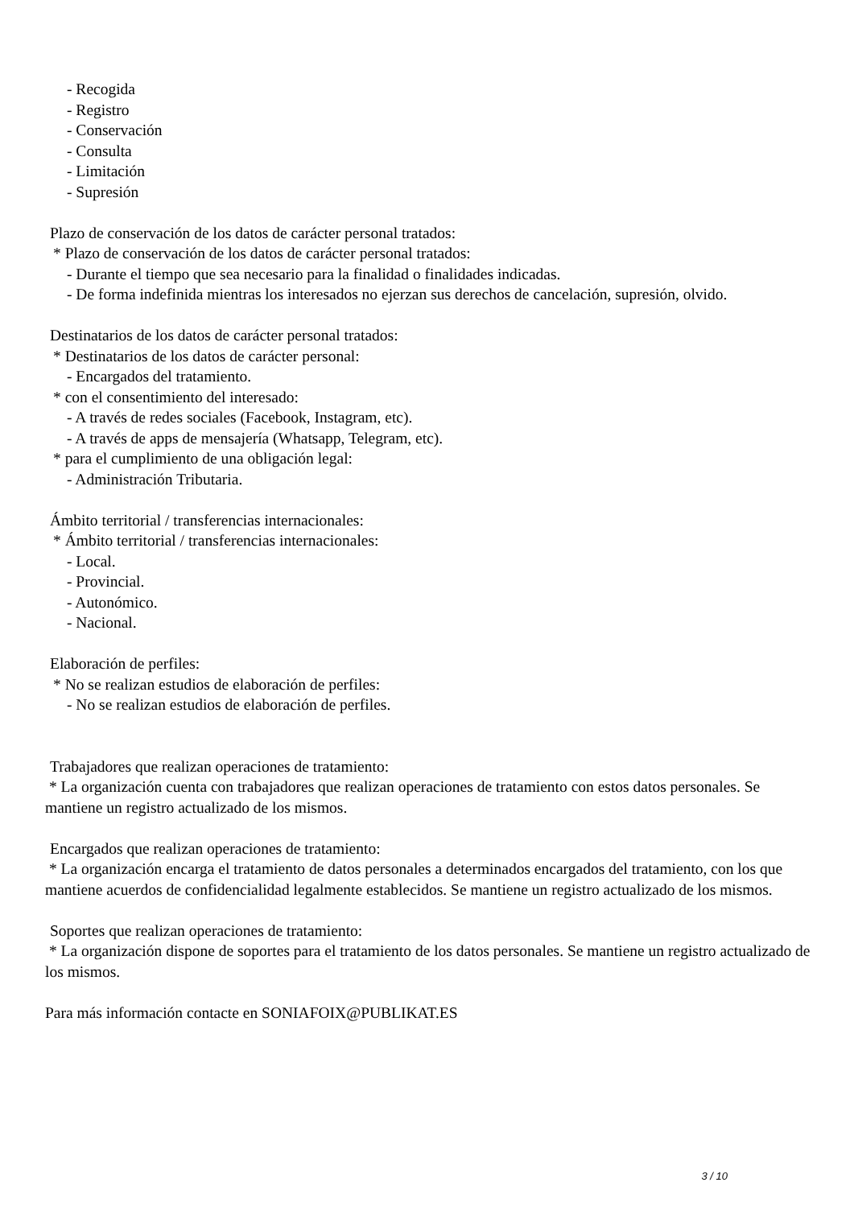- Recogida
- Registro
- Conservación
- Consulta
- Limitación
- Supresión
Plazo de conservación de los datos de carácter personal tratados:
* Plazo de conservación de los datos de carácter personal tratados:
- Durante el tiempo que sea necesario para la finalidad o finalidades indicadas.
- De forma indefinida mientras los interesados no ejerzan sus derechos de cancelación, supresión, olvido.
Destinatarios de los datos de carácter personal tratados:
* Destinatarios de los datos de carácter personal:
- Encargados del tratamiento.
* con el consentimiento del interesado:
- A través de redes sociales (Facebook, Instagram, etc).
- A través de apps de mensajería (Whatsapp, Telegram, etc).
* para el cumplimiento de una obligación legal:
- Administración Tributaria.
Ámbito territorial / transferencias internacionales:
* Ámbito territorial / transferencias internacionales:
- Local.
- Provincial.
- Autonómico.
- Nacional.
Elaboración de perfiles:
* No se realizan estudios de elaboración de perfiles:
- No se realizan estudios de elaboración de perfiles.
Trabajadores que realizan operaciones de tratamiento:
* La organización cuenta con trabajadores que realizan operaciones de tratamiento con estos datos personales. Se mantiene un registro actualizado de los mismos.
Encargados que realizan operaciones de tratamiento:
* La organización encarga el tratamiento de datos personales a determinados encargados del tratamiento, con los que mantiene acuerdos de confidencialidad legalmente establecidos. Se mantiene un registro actualizado de los mismos.
Soportes que realizan operaciones de tratamiento:
* La organización dispone de soportes para el tratamiento de los datos personales. Se mantiene un registro actualizado de los mismos.
Para más información contacte en SONIAFOIX@PUBLIKAT.ES
3 / 10